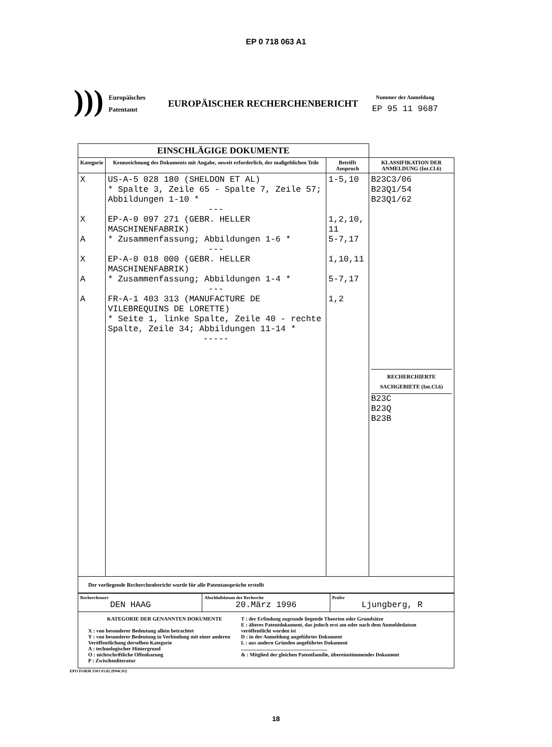EP 0 718 063 A1
)))
Europäisches
Patentamt
EUROPÄISCHER RECHERCHENBERICHT
Nummer der Anmeldung
EP 95 11 9687
| EINSCHLÄGIGE DOKUMENTE | | | |
| Kategorie | Kennzeichnung des Dokuments mit Angabe, soweit erforderlich, der maßgeblichen Teile | Betrifft Anspruch | KLASSIFIKATION DER ANMELDUNG (Int.Cl.6) |
| X X A X A A | US-A-5 028 180 (SHELDON ET AL) * Spalte 3, Zeile 65 - Spalte 7, Zeile 57; Abbildungen 1-10 * --- EP-A-0 097 271 (GEBR. HELLER MASCHINENFABRIK) * Zusammenfassung; Abbildungen 1-6 * --- EP-A-0 018 000 (GEBR. HELLER MASCHINENFABRIK) * Zusammenfassung; Abbildungen 1-4 * --- FR-A-1 403 313 (MANUFACTURE DE VILEBREQUINS DE LORETTE) * Seite 1, linke Spalte, Zeile 40 - rechte Spalte, Zeile 34; Abbildungen 11-14 * ----- | 1-5,10 1,2,10, 11 5-7,17 1,10,11 5-7,17 1,2 | B23C3/06 B23Q1/54 B23Q1/62 RECHERCHIERTE SACHGEBIETE (Int.Cl.6) B23C B23Q B23B |
| Der vorliegende Recherchenbericht wurde für alle Patentansprüche erstellt | | | |
| Recherchenort DEN HAAG | Abschlußdatum der Recherche 20.März 1996 | Prüfer Ljungberg, R |
| KATEGORIE DER GENANNTEN DOKUMENTE X : von besonderer Bedeutung allein betrachtet Y : von besonderer Bedeutung in Verbindung mit einer anderen Veröffentlichung derselben Kategorie A : technologischer Hintergrund O : nichtschriftliche Offenbarung P : Zwischenliteratur T : der Erfindung zugrunde liegende Theorien oder Grundsätze E : älteres Patentdokument, das jedoch erst am oder nach dem Anmeldedatum veröffentlicht worden ist D : in der Anmeldung angeführtes Dokument L : aus andern Gründen angeführtes Dokument .................................................................. & : Mitglied der gleichen Patentfamilie, übereinstimmendes Dokument | | |
EPO FORM 1503 03.82 (P04C03)
18